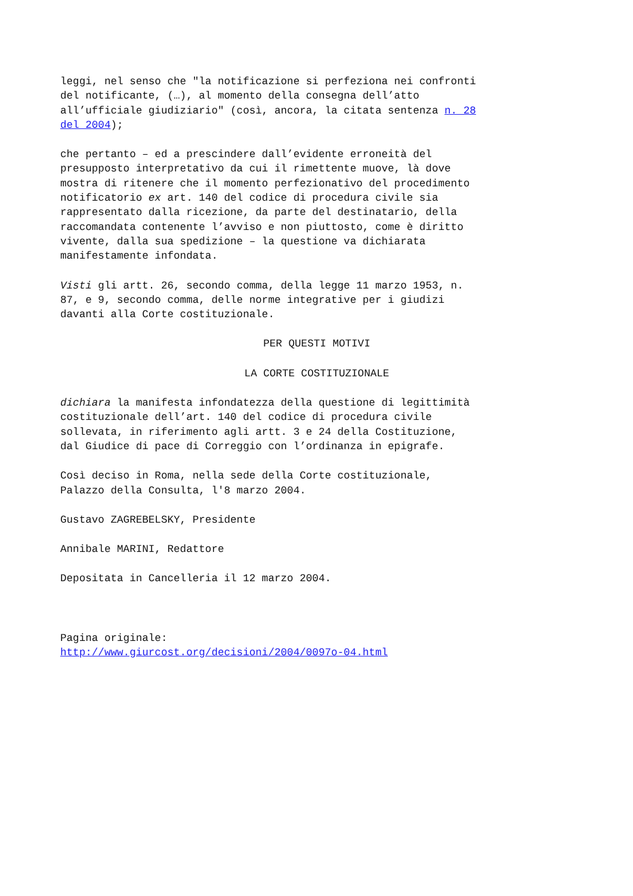leggi, nel senso che "la notificazione si perfeziona nei confronti del notificante, (…), al momento della consegna dell’atto all’ufficiale giudiziario" (così, ancora, la citata sentenza n. 28 del 2004);
che pertanto – ed a prescindere dall’evidente erroneità del presupposto interpretativo da cui il rimettente muove, là dove mostra di ritenere che il momento perfezionativo del procedimento notificatorio ex art. 140 del codice di procedura civile sia rappresentato dalla ricezione, da parte del destinatario, della raccomandata contenente l’avviso e non piuttosto, come è diritto vivente, dalla sua spedizione – la questione va dichiarata manifestamente infondata.
Visti gli artt. 26, secondo comma, della legge 11 marzo 1953, n. 87, e 9, secondo comma, delle norme integrative per i giudizi davanti alla Corte costituzionale.
PER QUESTI MOTIVI
LA CORTE COSTITUZIONALE
dichiara la manifesta infondatezza della questione di legittimità costituzionale dell’art. 140 del codice di procedura civile sollevata, in riferimento agli artt. 3 e 24 della Costituzione, dal Giudice di pace di Correggio con l’ordinanza in epigrafe.
Così deciso in Roma, nella sede della Corte costituzionale, Palazzo della Consulta, l'8 marzo 2004.
Gustavo ZAGREBELSKY, Presidente
Annibale MARINI, Redattore
Depositata in Cancelleria il 12 marzo 2004.
Pagina originale: http://www.giurcost.org/decisioni/2004/0097o-04.html